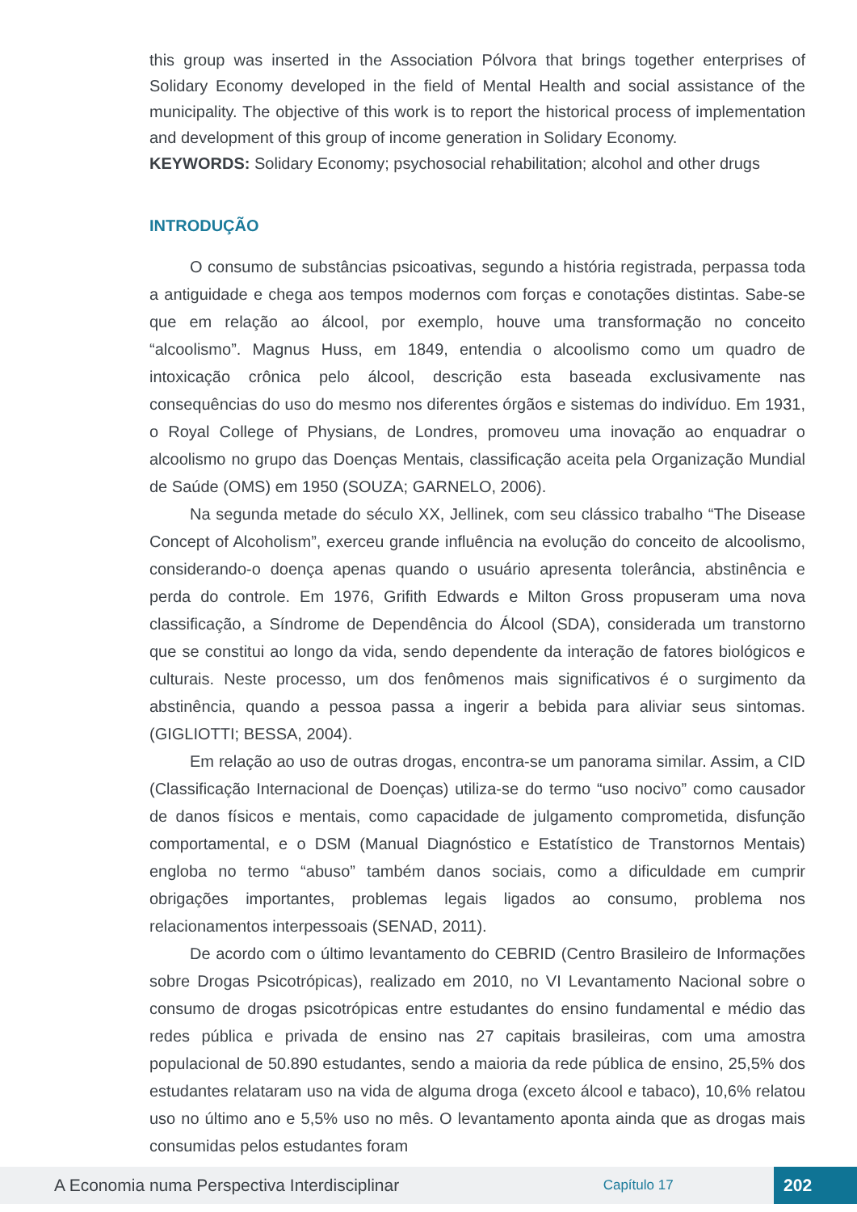this group was inserted in the Association Pólvora that brings together enterprises of Solidary Economy developed in the field of Mental Health and social assistance of the municipality. The objective of this work is to report the historical process of implementation and development of this group of income generation in Solidary Economy.
KEYWORDS: Solidary Economy; psychosocial rehabilitation; alcohol and other drugs
INTRODUÇÃO
O consumo de substâncias psicoativas, segundo a história registrada, perpassa toda a antiguidade e chega aos tempos modernos com forças e conotações distintas. Sabe-se que em relação ao álcool, por exemplo, houve uma transformação no conceito “alcoolismo”. Magnus Huss, em 1849, entendia o alcoolismo como um quadro de intoxicação crônica pelo álcool, descrição esta baseada exclusivamente nas consequências do uso do mesmo nos diferentes órgãos e sistemas do indivíduo. Em 1931, o Royal College of Physians, de Londres, promoveu uma inovação ao enquadrar o alcoolismo no grupo das Doenças Mentais, classificação aceita pela Organização Mundial de Saúde (OMS) em 1950 (SOUZA; GARNELO, 2006).
Na segunda metade do século XX, Jellinek, com seu clássico trabalho “The Disease Concept of Alcoholism”, exerceu grande influência na evolução do conceito de alcoolismo, considerando-o doença apenas quando o usuário apresenta tolerância, abstinência e perda do controle. Em 1976, Grifith Edwards e Milton Gross propuseram uma nova classificação, a Síndrome de Dependência do Álcool (SDA), considerada um transtorno que se constitui ao longo da vida, sendo dependente da interação de fatores biológicos e culturais. Neste processo, um dos fenômenos mais significativos é o surgimento da abstinência, quando a pessoa passa a ingerir a bebida para aliviar seus sintomas. (GIGLIOTTI; BESSA, 2004).
Em relação ao uso de outras drogas, encontra-se um panorama similar. Assim, a CID (Classificação Internacional de Doenças) utiliza-se do termo “uso nocivo” como causador de danos físicos e mentais, como capacidade de julgamento comprometida, disfunção comportamental, e o DSM (Manual Diagnóstico e Estatístico de Transtornos Mentais) engloba no termo “abuso” também danos sociais, como a dificuldade em cumprir obrigações importantes, problemas legais ligados ao consumo, problema nos relacionamentos interpessoais (SENAD, 2011).
De acordo com o último levantamento do CEBRID (Centro Brasileiro de Informações sobre Drogas Psicotrópicas), realizado em 2010, no VI Levantamento Nacional sobre o consumo de drogas psicotrópicas entre estudantes do ensino fundamental e médio das redes pública e privada de ensino nas 27 capitais brasileiras, com uma amostra populacional de 50.890 estudantes, sendo a maioria da rede pública de ensino, 25,5% dos estudantes relataram uso na vida de alguma droga (exceto álcool e tabaco), 10,6% relatou uso no último ano e 5,5% uso no mês. O levantamento aponta ainda que as drogas mais consumidas pelos estudantes foram
A Economia numa Perspectiva Interdisciplinar Capítulo 17 202